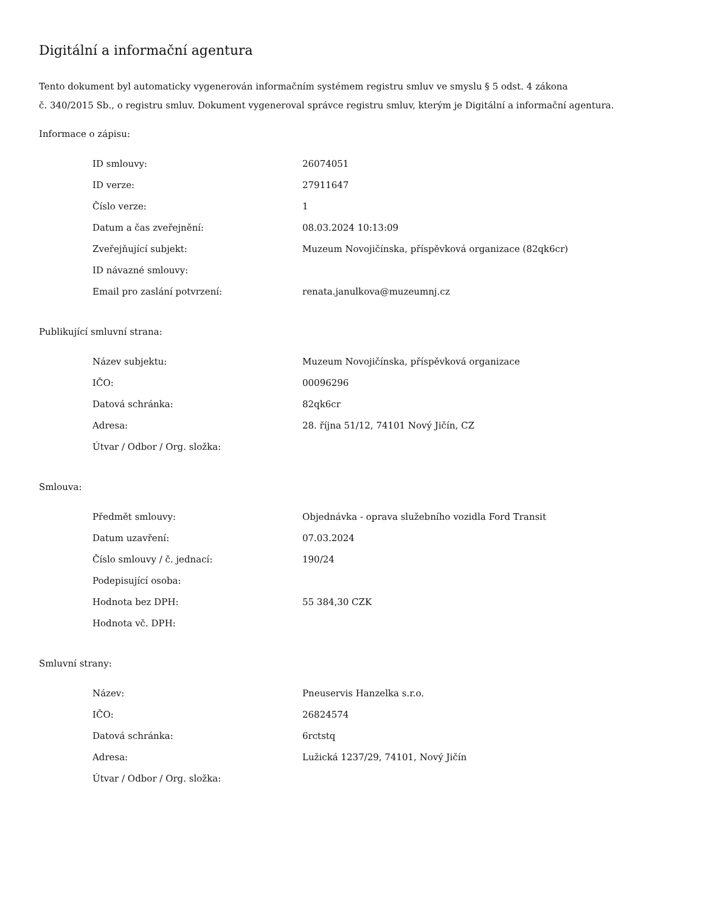Digitální a informační agentura
Tento dokument byl automaticky vygenerován informačním systémem registru smluv ve smyslu § 5 odst. 4 zákona
č. 340/2015 Sb., o registru smluv. Dokument vygeneroval správce registru smluv, kterým je Digitální a informační agentura.
Informace o zápisu:
| ID smlouvy: | 26074051 |
| ID verze: | 27911647 |
| Číslo verze: | 1 |
| Datum a čas zveřejnění: | 08.03.2024 10:13:09 |
| Zveřejňující subjekt: | Muzeum Novojičínska, příspěvková organizace (82qk6cr) |
| ID návazné smlouvy: | |
| Email pro zaslání potvrzení: | renata.janulkova@muzeumnj.cz |
Publikující smluvní strana:
| Název subjektu: | Muzeum Novojičínska, příspěvková organizace |
| IČO: | 00096296 |
| Datová schránka: | 82qk6cr |
| Adresa: | 28. října 51/12, 74101 Nový Jičín, CZ |
| Útvar / Odbor / Org. složka: | |
Smlouva:
| Předmět smlouvy: | Objednávka - oprava služebního vozidla Ford Transit |
| Datum uzavření: | 07.03.2024 |
| Číslo smlouvy / č. jednací: | 190/24 |
| Podepisující osoba: | |
| Hodnota bez DPH: | 55 384,30 CZK |
| Hodnota vč. DPH: | |
Smluvní strany:
| Název: | Pneuservis Hanzelka s.r.o. |
| IČO: | 26824574 |
| Datová schránka: | 6rctstq |
| Adresa: | Lužická 1237/29, 74101, Nový Jičín |
| Útvar / Odbor / Org. složka: | |